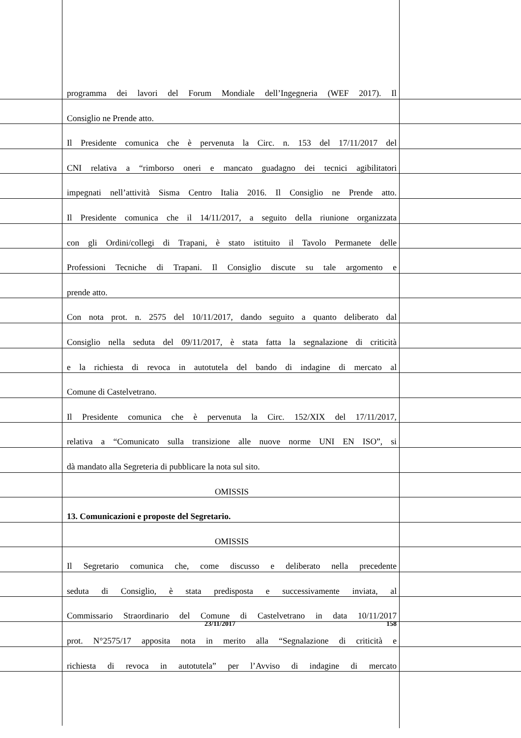programma dei lavori del Forum Mondiale dell’Ingegneria (WEF 2017). Il
Consiglio ne Prende atto.
Il Presidente comunica che è pervenuta la Circ. n. 153 del 17/11/2017 del
CNI relativa a “rimborso oneri e mancato guadagno dei tecnici agibilitatori
impegnati nell’attività Sisma Centro Italia 2016. Il Consiglio ne Prende atto.
Il Presidente comunica che il 14/11/2017, a seguito della riunione organizzata
con gli Ordini/collegi di Trapani, è stato istituito il Tavolo Permanete delle
Professioni Tecniche di Trapani. Il Consiglio discute su tale argomento e
prende atto.
Con nota prot. n. 2575 del 10/11/2017, dando seguito a quanto deliberato dal
Consiglio nella seduta del 09/11/2017, è stata fatta la segnalazione di criticità
e la richiesta di revoca in autotutela del bando di indagine di mercato al
Comune di Castelvetrano.
Il Presidente comunica che è pervenuta la Circ. 152/XIX del 17/11/2017,
relativa a “Comunicato sulla transizione alle nuove norme UNI EN ISO”, si
dà mandato alla Segreteria di pubblicare la nota sul sito.
OMISSIS
13. Comunicazioni e proposte del Segretario.
OMISSIS
Il Segretario comunica che, come discusso e deliberato nella precedente
seduta di Consiglio, è stata predisposta e successivamente inviata, al
Commissario Straordinario del Comune di Castelvetrano in data 10/11/2017
prot. N°2575/17 apposita nota in merito alla “Segnalazione di criticità e
richiesta di revoca in autotutela” per l’Avviso di indagine di mercato
23/11/2017 158